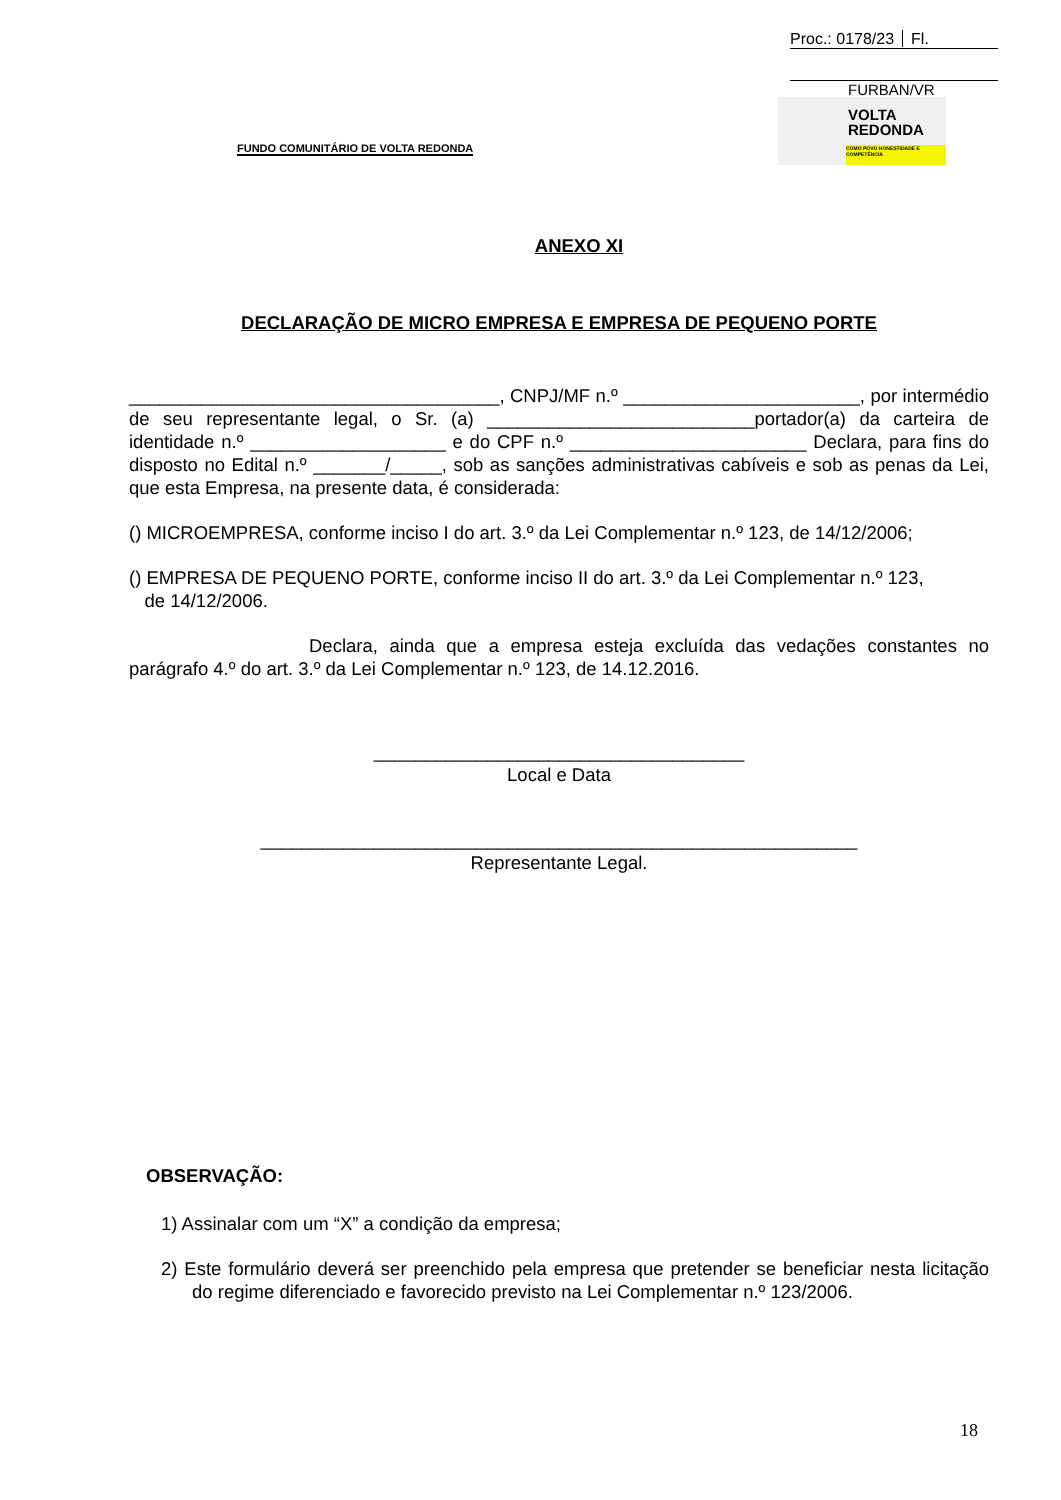Proc.: 0178/23 Fl.
FURBAN/VR
FUNDO COMUNITÁRIO DE VOLTA REDONDA
VOLTA
REDONDA
COMO POVO HONESTIDADE E COMPETÊNCIA
ANEXO XI
DECLARAÇÃO DE MICRO EMPRESA E EMPRESA DE PEQUENO PORTE
____________________________________, CNPJ/MF n.º _______________________, por intermédio de seu representante legal, o Sr. (a) __________________________portador(a) da carteira de identidade n.º ___________________ e do CPF n.º _______________________ Declara, para fins do disposto no Edital n.º _______/_____, sob as sanções administrativas cabíveis e sob as penas da Lei, que esta Empresa, na presente data, é considerada:
() MICROEMPRESA, conforme inciso I do art. 3.º da Lei Complementar n.º 123, de 14/12/2006;
() EMPRESA DE PEQUENO PORTE, conforme inciso II do art. 3.º da Lei Complementar n.º 123,
de 14/12/2006.
Declara, ainda que a empresa esteja excluída das vedações constantes no parágrafo 4.º do art. 3.º da Lei Complementar n.º 123, de 14.12.2016.
____________________________________
Local e Data
__________________________________________________________
Representante Legal.
OBSERVAÇÃO:
1) Assinalar com um “X” a condição da empresa;
2) Este formulário deverá ser preenchido pela empresa que pretender se beneficiar nesta licitação do regime diferenciado e favorecido previsto na Lei Complementar n.º 123/2006.
18